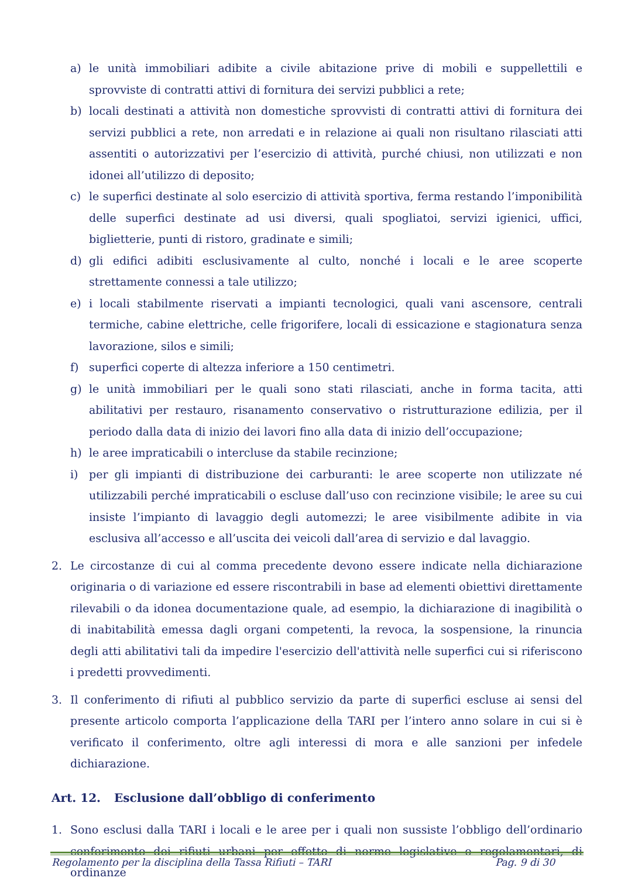a) le unità immobiliari adibite a civile abitazione prive di mobili e suppellettili e sprovviste di contratti attivi di fornitura dei servizi pubblici a rete;
b) locali destinati a attività non domestiche sprovvisti di contratti attivi di fornitura dei servizi pubblici a rete, non arredati e in relazione ai quali non risultano rilasciati atti assentiti o autorizzativi per l’esercizio di attività, purché chiusi, non utilizzati e non idonei all’utilizzo di deposito;
c) le superfici destinate al solo esercizio di attività sportiva, ferma restando l’imponibilità delle superfici destinate ad usi diversi, quali spogliatoi, servizi igienici, uffici, biglietterie, punti di ristoro, gradinate e simili;
d) gli edifici adibiti esclusivamente al culto, nonché i locali e le aree scoperte strettamente connessi a tale utilizzo;
e) i locali stabilmente riservati a impianti tecnologici, quali vani ascensore, centrali termiche, cabine elettriche, celle frigorifere, locali di essicazione e stagionatura senza lavorazione, silos e simili;
f) superfici coperte di altezza inferiore a 150 centimetri.
g) le unità immobiliari per le quali sono stati rilasciati, anche in forma tacita, atti abilitativi per restauro, risanamento conservativo o ristrutturazione edilizia, per il periodo dalla data di inizio dei lavori fino alla data di inizio dell’occupazione;
h) le aree impraticabili o intercluse da stabile recinzione;
i) per gli impianti di distribuzione dei carburanti: le aree scoperte non utilizzate né utilizzabili perché impraticabili o escluse dall’uso con recinzione visibile; le aree su cui insiste l’impianto di lavaggio degli automezzi; le aree visibilmente adibite in via esclusiva all’accesso e all’uscita dei veicoli dall’area di servizio e dal lavaggio.
2. Le circostanze di cui al comma precedente devono essere indicate nella dichiarazione originaria o di variazione ed essere riscontrabili in base ad elementi obiettivi direttamente rilevabili o da idonea documentazione quale, ad esempio, la dichiarazione di inagibilità o di inabitabilità emessa dagli organi competenti, la revoca, la sospensione, la rinuncia degli atti abilitativi tali da impedire l'esercizio dell'attività nelle superfici cui si riferiscono i predetti provvedimenti.
3. Il conferimento di rifiuti al pubblico servizio da parte di superfici escluse ai sensi del presente articolo comporta l’applicazione della TARI per l’intero anno solare in cui si è verificato il conferimento, oltre agli interessi di mora e alle sanzioni per infedele dichiarazione.
Art. 12. Esclusione dall’obbligo di conferimento
1. Sono esclusi dalla TARI i locali e le aree per i quali non sussiste l’obbligo dell’ordinario conferimento dei rifiuti urbani per effetto di norme legislative o regolamentari, di ordinanze
Regolamento per la disciplina della Tassa Rifiuti – TARI Pag. 9 di 30